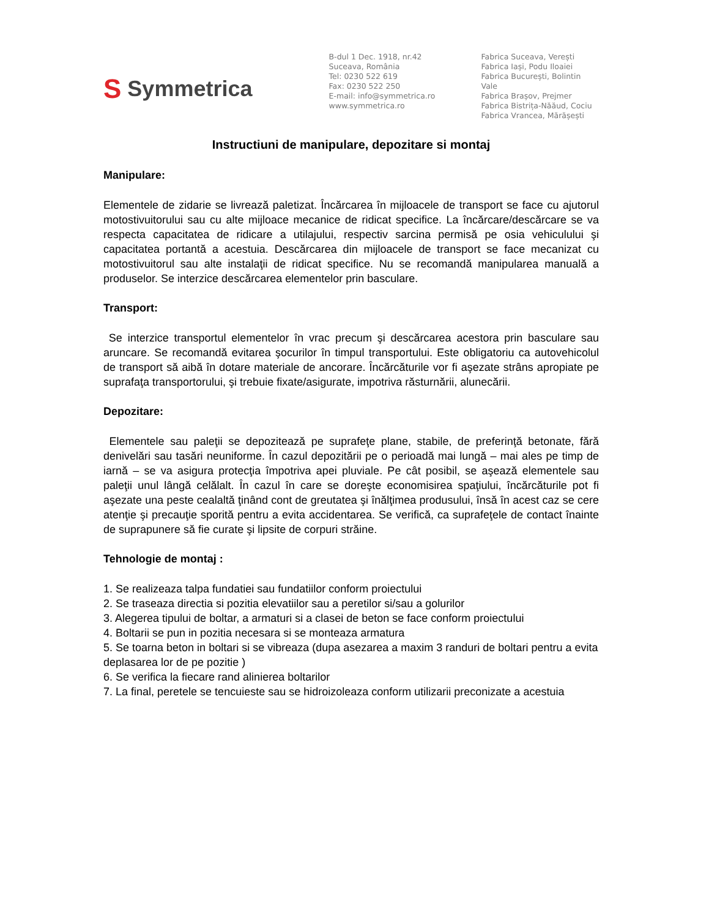S Symmetrica
B-dul 1 Dec. 1918, nr.42
Suceava, România
Tel: 0230 522 619
Fax: 0230 522 250
E-mail: info@symmetrica.ro
www.symmetrica.ro
Fabrica Suceava, Verești
Fabrica Iași, Podu Iloaiei
Fabrica București, Bolintin Vale
Fabrica Brașov, Prejmer
Fabrica Bistrița-Năăud, Cociu
Fabrica Vrancea, Mărășești
Instructiuni de manipulare, depozitare si montaj
Manipulare:
Elementele de zidarie se livrează paletizat. Încărcarea în mijloacele de transport se face cu ajutorul motostivuitorului sau cu alte mijloace mecanice de ridicat specifice. La încărcare/descărcare se va respecta capacitatea de ridicare a utilajului, respectiv sarcina permisă pe osia vehiculului şi capacitatea portantă a acestuia. Descărcarea din mijloacele de transport se face mecanizat cu motostivuitorul sau alte instalaţii de ridicat specifice. Nu se recomandă manipularea manuală a produselor. Se interzice descărcarea elementelor prin basculare.
Transport:
Se interzice transportul elementelor în vrac precum şi descărcarea acestora prin basculare sau aruncare. Se recomandă evitarea şocurilor în timpul transportului. Este obligatoriu ca autovehicolul de transport să aibă în dotare materiale de ancorare. Încărcăturile vor fi aşezate strâns apropiate pe suprafaţa transportorului, şi trebuie fixate/asigurate, impotriva răsturnării, alunecării.
Depozitare:
Elementele sau paleţii se depozitează pe suprafeţe plane, stabile, de preferinţă betonate, fără denivelări sau tasări neuniforme. În cazul depozitării pe o perioadă mai lungă – mai ales pe timp de iarnă – se va asigura protecţia împotriva apei pluviale. Pe cât posibil, se aşează elementele sau paleţii unul lângă celălalt. În cazul în care se doreşte economisirea spaţiului, încărcăturile pot fi aşezate una peste cealaltă ţinând cont de greutatea şi înălţimea produsului, însă în acest caz se cere atenţie şi precauţie sporită pentru a evita accidentarea. Se verifică, ca suprafeţele de contact înainte de suprapunere să fie curate şi lipsite de corpuri străine.
Tehnologie de montaj :
1. Se realizeaza talpa fundatiei sau fundatiilor conform proiectului
2. Se traseaza directia si pozitia elevatiilor sau a peretilor si/sau a golurilor
3. Alegerea tipului de boltar, a armaturi si a clasei de beton se face conform proiectului
4. Boltarii se pun in pozitia necesara si se monteaza armatura
5. Se toarna beton in boltari si se vibreaza (dupa asezarea a maxim 3 randuri de boltari pentru a evita deplasarea lor de pe pozitie )
6. Se verifica la fiecare rand alinierea boltarilor
7. La final, peretele se tencuieste sau se hidroizoleaza conform utilizarii preconizate a acestuia